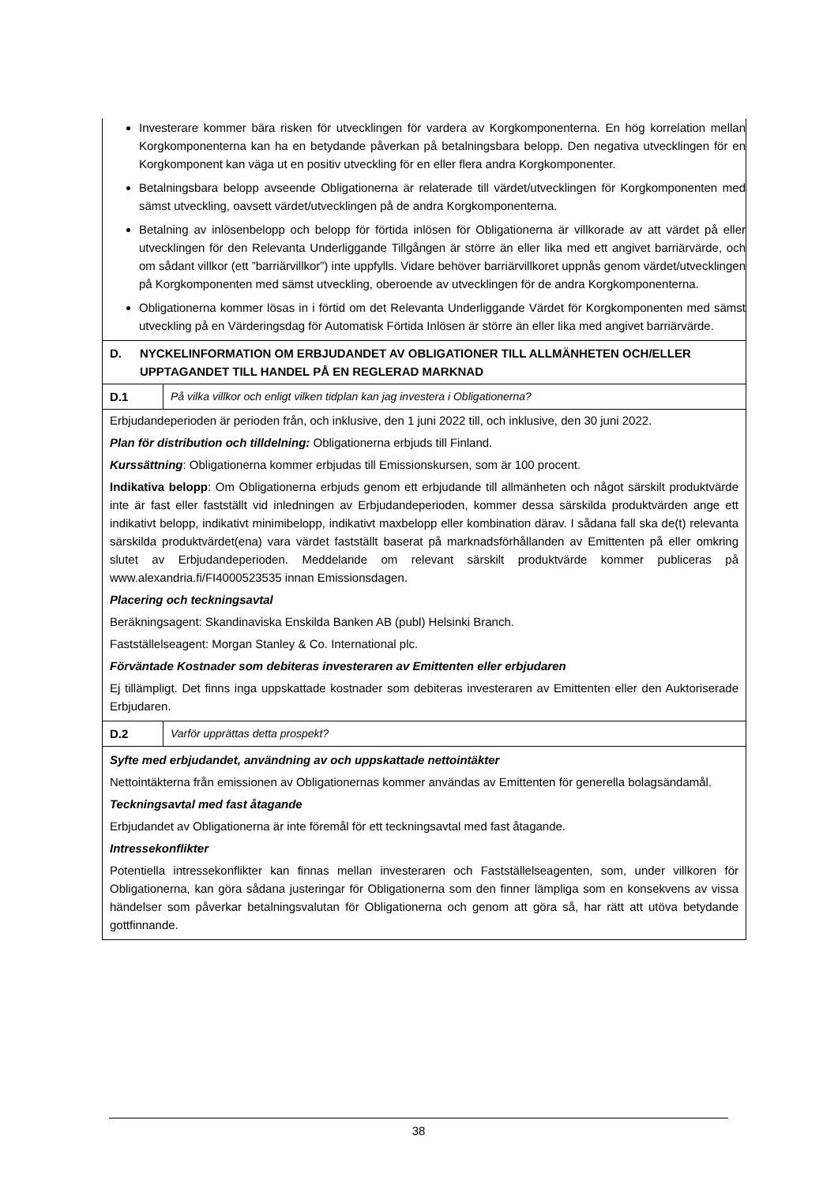Investerare kommer bära risken för utvecklingen för vardera av Korgkomponenterna. En hög korrelation mellan Korgkomponenterna kan ha en betydande påverkan på betalningsbara belopp. Den negativa utvecklingen för en Korgkomponent kan väga ut en positiv utveckling för en eller flera andra Korgkomponenter.
Betalningsbara belopp avseende Obligationerna är relaterade till värdet/utvecklingen för Korgkomponenten med sämst utveckling, oavsett värdet/utvecklingen på de andra Korgkomponenterna.
Betalning av inlösenbelopp och belopp för förtida inlösen för Obligationerna är villkorade av att värdet på eller utvecklingen för den Relevanta Underliggande Tillgången är större än eller lika med ett angivet barriärvärde, och om sådant villkor (ett ”barriärvillkor”) inte uppfylls. Vidare behöver barriärvillkoret uppnås genom värdet/utvecklingen på Korgkomponenten med sämst utveckling, oberoende av utvecklingen för de andra Korgkomponenterna.
Obligationerna kommer lösas in i förtid om det Relevanta Underliggande Värdet för Korgkomponenten med sämst utveckling på en Värderingsdag för Automatisk Förtida Inlösen är större än eller lika med angivet barriärvärde.
D. NYCKELINFORMATION OM ERBJUDANDET AV OBLIGATIONER TILL ALLMÄNHETEN OCH/ELLER UPPTAGANDET TILL HANDEL PÅ EN REGLERAD MARKNAD
D.1 På vilka villkor och enligt vilken tidplan kan jag investera i Obligationerna?
Erbjudandeperioden är perioden från, och inklusive, den 1 juni 2022 till, och inklusive, den 30 juni 2022.
Plan för distribution och tilldelning: Obligationerna erbjuds till Finland.
Kurssättning: Obligationerna kommer erbjudas till Emissionskursen, som är 100 procent.
Indikativa belopp: Om Obligationerna erbjuds genom ett erbjudande till allmänheten och något särskilt produktvärde inte är fast eller fastställt vid inledningen av Erbjudandeperioden, kommer dessa särskilda produktvärden ange ett indikativt belopp, indikativt minimibelopp, indikativt maxbelopp eller kombination därav. I sådana fall ska de(t) relevanta särskilda produktvärdet(ena) vara värdet fastställt baserat på marknadsförhållanden av Emittenten på eller omkring slutet av Erbjudandeperioden. Meddelande om relevant särskilt produktvärde kommer publiceras på www.alexandria.fi/FI4000523535 innan Emissionsdagen.
Placering och teckningsavtal
Beräkningsagent: Skandinaviska Enskilda Banken AB (publ) Helsinki Branch.
Fastställelseagent: Morgan Stanley & Co. International plc.
Förväntade Kostnader som debiteras investeraren av Emittenten eller erbjudaren
Ej tillämpligt. Det finns inga uppskattade kostnader som debiteras investeraren av Emittenten eller den Auktoriserade Erbjudaren.
D.2 Varför upprättas detta prospekt?
Syfte med erbjudandet, användning av och uppskattade nettointäkter
Nettointäkterna från emissionen av Obligationernas kommer användas av Emittenten för generella bolagsändamål.
Teckningsavtal med fast åtagande
Erbjudandet av Obligationerna är inte föremål för ett teckningsavtal med fast åtagande.
Intressekonflikter
Potentiella intressekonflikter kan finnas mellan investeraren och Fastställelseagenten, som, under villkoren för Obligationerna, kan göra sådana justeringar för Obligationerna som den finner lämpliga som en konsekvens av vissa händelser som påverkar betalningsvalutan för Obligationerna och genom att göra så, har rätt att utöva betydande gottfinnande.
38